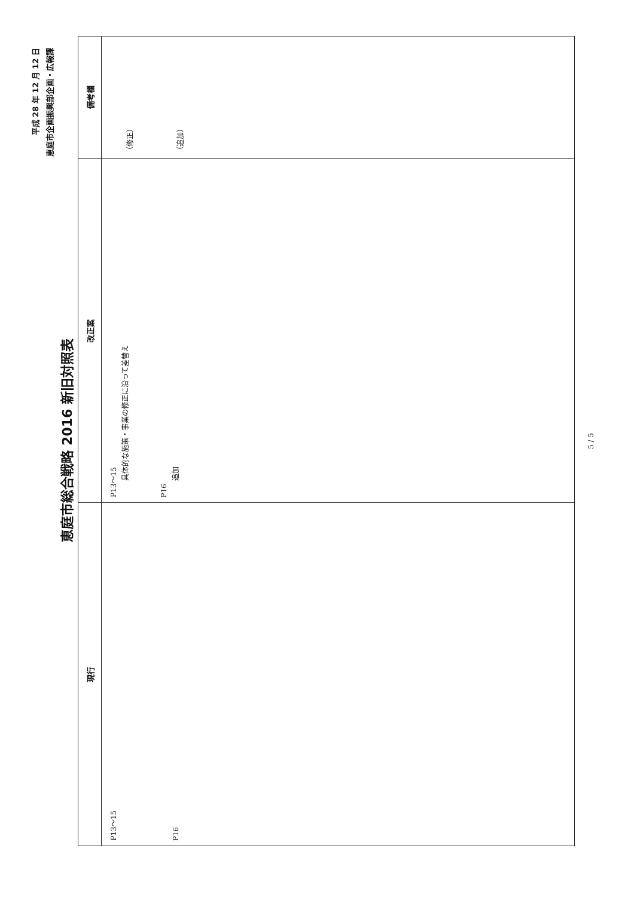平成 28 年 12 月 12 日
恵庭市企画振興部企画・広報課
恵庭市総合戦略 2016 新旧対照表
| 現行 | 改正案 | 備考欄 |
| --- | --- | --- |
| P13～15 P16 | P13～15 具体的な施策・事業の修正に沿って差替え P16 追加 | （修正） （追加） |
5 / 5